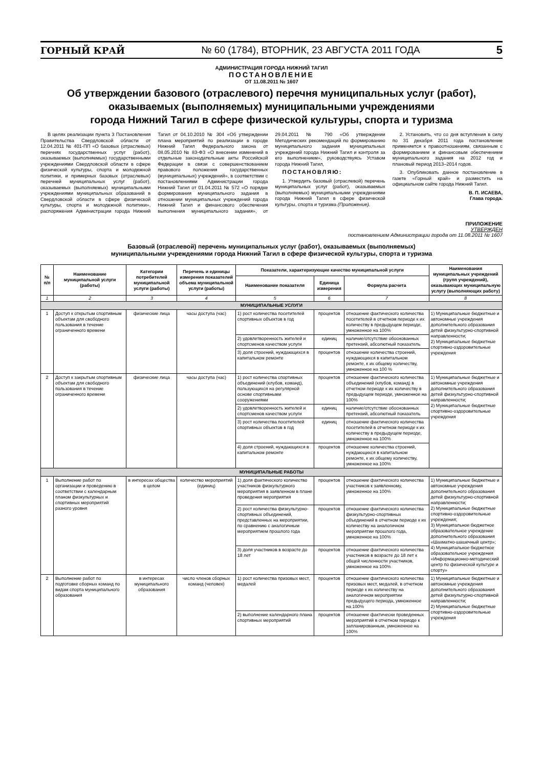ГОРНЫЙ КРАЙ № 60 (1784), ВТОРНИК, 23 АВГУСТА 2011 ГОДА 5
АДМИНИСТРАЦИЯ ГОРОДА НИЖНИЙ ТАГИЛ
ПОСТАНОВЛЕНИЕ
ОТ 11.08.2011 № 1607
Об утверждении базового (отраслевого) перечня муниципальных услуг (работ),
оказываемых (выполняемых) муниципальными учреждениями
города Нижний Тагил в сфере физической культуры, спорта и туризма
В целях реализации пункта 3 Постановления Правительства Свердловской области от 12.04.2011 № 401-ПП «О базовых (отраслевых) перечнях государственных услуг (работ), оказываемых (выполняемых) государственными учреждениями Свердловской области в сфере физической культуры, спорта и молодежной политики, и примерных базовых (отраслевых) перечней муниципальных услуг (работ), оказываемых (выполняемых) муниципальными учреждениями муниципальных образований в Свердловской области в сфере физической культуры, спорта и молодежной политики», распоряжения Администрации города Нижний Тагил от 04.10.2010 № 304 «Об утверждении плана мероприятий по реализации в городе Нижний Тагил Федерального закона от 08.05.2010 № 83-ФЗ «О внесении изменений в отдельные законодательные акты Российской Федерации в связи с совершенствованием правового положения государственных (муниципальных) учреждений», в соответствии с постановлениями Администрации города Нижний Тагил от 01.04.2011 № 572 «О порядке формирования муниципального задания в отношении муниципальных учреждений города Нижний Тагил и финансового обеспечения выполнения муниципального задания», от 29.04.2011 № 790 «Об утверждении Методических рекомендаций по формированию муниципального задания муниципальных учреждений города Нижний Тагил и контроля за его выполнением», руководствуясь Уставом города Нижний Тагил,
ПОСТАНОВЛЯЮ:
1. Утвердить базовый (отраслевой) перечень муниципальных услуг (работ), оказываемых (выполняемых) муниципальными учреждениями города Нижний Тагил в сфере физической культуры, спорта и туризма (Приложение).
2. Установить, что со дня вступления в силу по 31 декабря 2011 года постановление применяется к правоотношениям, связанным с формированием и финансовым обеспечением муниципального задания на 2012 год и плановый период 2013–2014 годов.
3. Опубликовать данное постановление в газете «Горный край» и разместить на официальном сайте города Нижний Тагил.
В. П. ИСАЕВА,
Глава города.
ПРИЛОЖЕНИЕ
УТВЕРЖДЕН
постановлением Администрации города от 11.08.2011 № 1607
Базовый (отраслевой) перечень муниципальных услуг (работ), оказываемых (выполняемых)
муниципальными учреждениями города Нижний Тагил в сфере физической культуры, спорта и туризма
| № п/п | Наименование муниципальной услуги (работы) | Категории потребителей муниципальной услуги (работы) | Перечень и единицы измерения показателей объема муниципальной услуги (работы) | Показатели, характеризующие качество муниципальной услуги | | | Наименования муниципальных учреждений (групп учреждений), оказывающих муниципальную услугу (выполняющих работу) |
| --- | --- | --- | --- | --- | --- | --- | --- |
| | | | | Наименование показателя | Единица измерения | Формула расчета | |
| 1 | 2 | 3 | 4 | 5 | 6 | 7 | 8 |
| МУНИЦИПАЛЬНЫЕ УСЛУГИ | | | | | | | |
| 1 | Доступ к открытым спортивным объектам для свободного пользования в течение ограниченного времени | физические лица | часы доступа (час) | 1) рост количества посетителей спортивных объектов в год | процентов | отношение фактического количества посетителей в отчетном периоде к их количеству в предыдущем периоде, умноженное на 100% | 1) Муниципальные бюджетные и автономные учреждения дополнительного образования детей физкультурно-спортивной направленности; 2) Муниципальные бюджетные спортивно-оздоровительные учреждения |
| | | | | 2) удовлетворенность жителей и спортсменов качеством услуги | единиц | наличие/отсутствие обоснованных претензий, абсолютный показатель | |
| | | | | 3) доля строений, нуждающихся в капитальном ремонте | процентов | отношение количества строений, нуждающихся в капитальном ремонте, к их общему количеству, умноженное на 100 % | |
| 2 | Доступ к закрытым спортивным объектам для свободного пользования в течение ограниченного времени | физические лица | часы доступа (час) | 1) рост количества спортивных объединений (клубов, команд), пользующихся на регулярной основе спортивными сооружениями | процентов | отношение фактического количества объединений (клубов, команд) в отчетном периоде к их количеству в предыдущем периоде, умноженное на 100% | 1) Муниципальные бюджетные и автономные учреждения дополнительного образования детей физкультурно-спортивной направленности; 2) Муниципальные бюджетные спортивно-оздоровительные учреждения |
| | | | | 2) удовлетворенность жителей и спортсменов качеством услуги | единиц | наличие/отсутствие обоснованных претензий, абсолютный показатель | |
| | | | | 3) рост количества посетителей спортивных объектов в год | единиц | отношение фактического количества посетителей в отчетном периоде к их количеству в предыдущем периоде, умноженное на 100% | |
| | | | | 4) доля строений, нуждающихся в капитальном ремонте | процентов | отношение количества строений, нуждающихся в капитальном ремонте, к их общему количеству, умноженное на 100% | |
| МУНИЦИПАЛЬНЫЕ РАБОТЫ | | | | | | | |
| 1 | Выполнение работ по организации и проведению в соответствии с календарным планом физкультурных и спортивных мероприятий разного уровня | в интересах общества в целом | количество мероприятий (единиц) | 1) доля фактического количество участников физкультурного мероприятия в заявленном в плане проведения мероприятия | процентов | отношение фактического количества участников к заявленному, умноженное на 100% | 1) Муниципальные бюджетные и автономные учреждения дополнительного образования детей физкультурно-спортивной направленности; 2) Муниципальные бюджетные спортивно-оздоровительные учреждения; 3) Муниципальное бюджетное образовательное учреждение дополнительного образования «Шахматно-шашечный центр»; 4) Муниципальное бюджетное образовательное учреждения «Информационно-методический центр по физической культуре и спорту» |
| | | | | 2) рост количества физкультурно-спортивных объединений, представленных на мероприятии, по сравнению с аналогичным мероприятием прошлого года | процентов | отношение фактического количества физкультурно-спортивных объединений в отчетном периоде к их количеству на аналогичном мероприятии прошлого года, умноженное на 100% | |
| | | | | 3) доля участников в возрасте до 18 лет | процентов | отношение фактического количества участников в возрасте до 18 лет к общей численности участников, умноженное на 100% | |
| 2 | Выполнение работ по подготовке сборных команд по видам спорта муниципального образования | в интересах муниципального образования | число членов сборных команд (человек) | 1) рост количества призовых мест, медалей | процентов | отношение фактического количества призовых мест, медалей, в отчетном периоде к их количеству на аналогичном мероприятии предыдущего периода, умноженное на 100% | 1) Муниципальные бюджетные и автономные учреждения дополнительного образования детей физкультурно-спортивной направленности; 2) Муниципальные бюджетные спортивно-оздоровительные учреждения |
| | | | | 2) выполнение календарного плана спортивных мероприятий | процентов | отношение фактически проведенных мероприятий в отчетном периоде к запланированным, умноженное на 100% | |